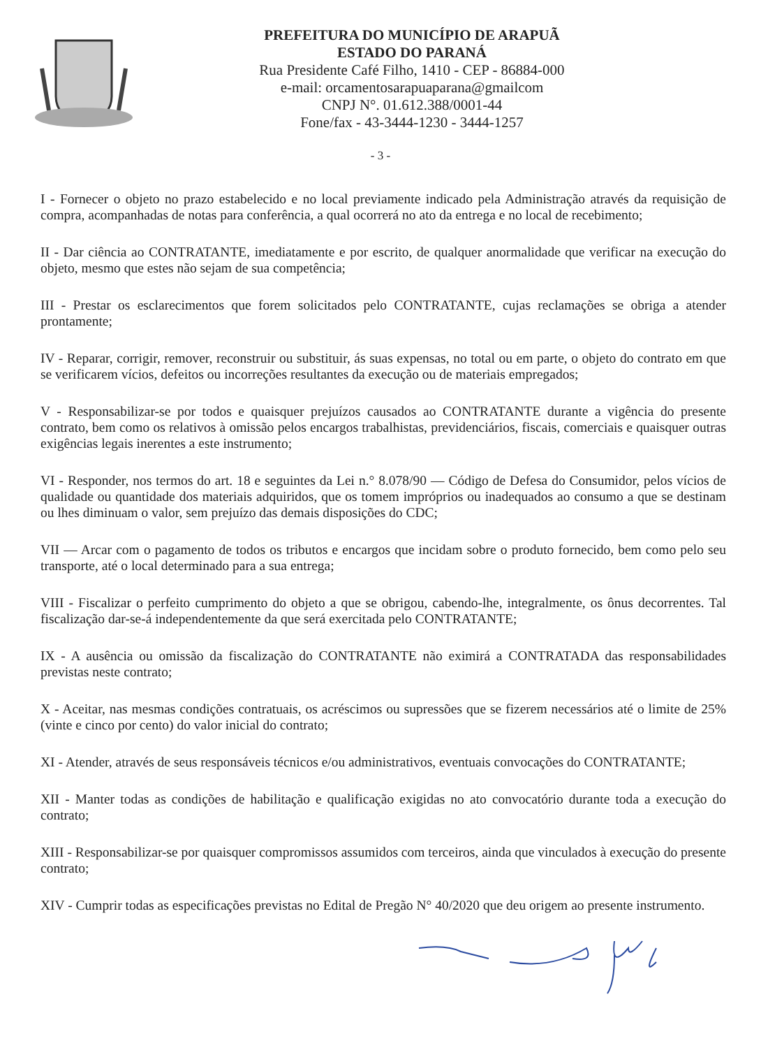PREFEITURA DO MUNICÍPIO DE ARAPUÃ
ESTADO DO PARANÁ
Rua Presidente Café Filho, 1410 - CEP - 86884-000
e-mail: orcamentosarapuaparana@gmailcom
CNPJ N°. 01.612.388/0001-44
Fone/fax - 43-3444-1230 - 3444-1257
- 3 -
I - Fornecer o objeto no prazo estabelecido e no local previamente indicado pela Administração através da requisição de compra, acompanhadas de notas para conferência, a qual ocorrerá no ato da entrega e no local de recebimento;
II - Dar ciência ao CONTRATANTE, imediatamente e por escrito, de qualquer anormalidade que verificar na execução do objeto, mesmo que estes não sejam de sua competência;
III - Prestar os esclarecimentos que forem solicitados pelo CONTRATANTE, cujas reclamações se obriga a atender prontamente;
IV - Reparar, corrigir, remover, reconstruir ou substituir, ás suas expensas, no total ou em parte, o objeto do contrato em que se verificarem vícios, defeitos ou incorreções resultantes da execução ou de materiais empregados;
V - Responsabilizar-se por todos e quaisquer prejuízos causados ao CONTRATANTE durante a vigência do presente contrato, bem como os relativos à omissão pelos encargos trabalhistas, previdenciários, fiscais, comerciais e quaisquer outras exigências legais inerentes a este instrumento;
VI - Responder, nos termos do art. 18 e seguintes da Lei n.° 8.078/90 — Código de Defesa do Consumidor, pelos vícios de qualidade ou quantidade dos materiais adquiridos, que os tomem impróprios ou inadequados ao consumo a que se destinam ou lhes diminuam o valor, sem prejuízo das demais disposições do CDC;
VII — Arcar com o pagamento de todos os tributos e encargos que incidam sobre o produto fornecido, bem como pelo seu transporte, até o local determinado para a sua entrega;
VIII - Fiscalizar o perfeito cumprimento do objeto a que se obrigou, cabendo-lhe, integralmente, os ônus decorrentes. Tal fiscalização dar-se-á independentemente da que será exercitada pelo CONTRATANTE;
IX - A ausência ou omissão da fiscalização do CONTRATANTE não eximirá a CONTRATADA das responsabilidades previstas neste contrato;
X - Aceitar, nas mesmas condições contratuais, os acréscimos ou supressões que se fizerem necessários até o limite de 25% (vinte e cinco por cento) do valor inicial do contrato;
XI - Atender, através de seus responsáveis técnicos e/ou administrativos, eventuais convocações do CONTRATANTE;
XII - Manter todas as condições de habilitação e qualificação exigidas no ato convocatório durante toda a execução do contrato;
XIII - Responsabilizar-se por quaisquer compromissos assumidos com terceiros, ainda que vinculados à execução do presente contrato;
XIV - Cumprir todas as especificações previstas no Edital de Pregão N° 40/2020 que deu origem ao presente instrumento.